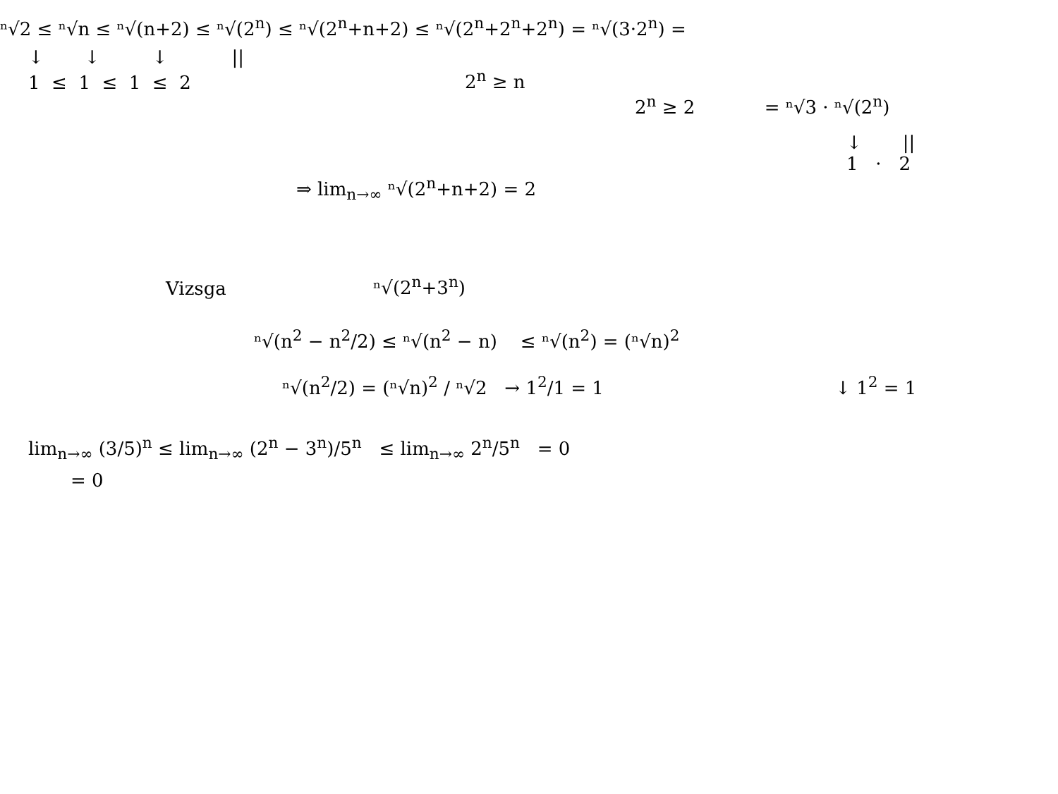ⁿ√2 ≤ ⁿ√n ≤ ⁿ√(n+2) ≤ ⁿ√(2<sup>n</sup>) ≤ ⁿ√(2<sup>n</sup>+n+2) ≤ ⁿ√(2<sup>n</sup>+2<sup>n</sup>+2<sup>n</sup>) = ⁿ√(3·2<sup>n</sup>) =
↓ ↓ ↓ ||
1 ≤ 1 ≤ 1 ≤ 2 2<sup>n</sup> ≥ n
2<sup>n</sup> ≥ 2 = ⁿ√3 · ⁿ√(2<sup>n</sup>)
↓ ||
1 · 2
⇒ lim<sub>n→∞</sub> ⁿ√(2<sup>n</sup>+n+2) = 2
Vizsga ⁿ√(2<sup>n</sup>+3<sup>n</sup>)
ⁿ√(n<sup>2</sup> − n<sup>2</sup>/2) ≤ ⁿ√(n<sup>2</sup> − n) ≤ ⁿ√(n<sup>2</sup>) = (ⁿ√n)<sup>2</sup>
ⁿ√(n<sup>2</sup>/2) = (ⁿ√n)<sup>2</sup> / ⁿ√2 → 1<sup>2</sup>/1 = 1 ↓ 1<sup>2</sup> = 1
lim<sub>n→∞</sub> (3/5)<sup>n</sup> ≤ lim<sub>n→∞</sub> (2<sup>n</sup> − 3<sup>n</sup>)/5<sup>n</sup> ≤ lim<sub>n→∞</sub> 2<sup>n</sup>/5<sup>n</sup> = 0
= 0